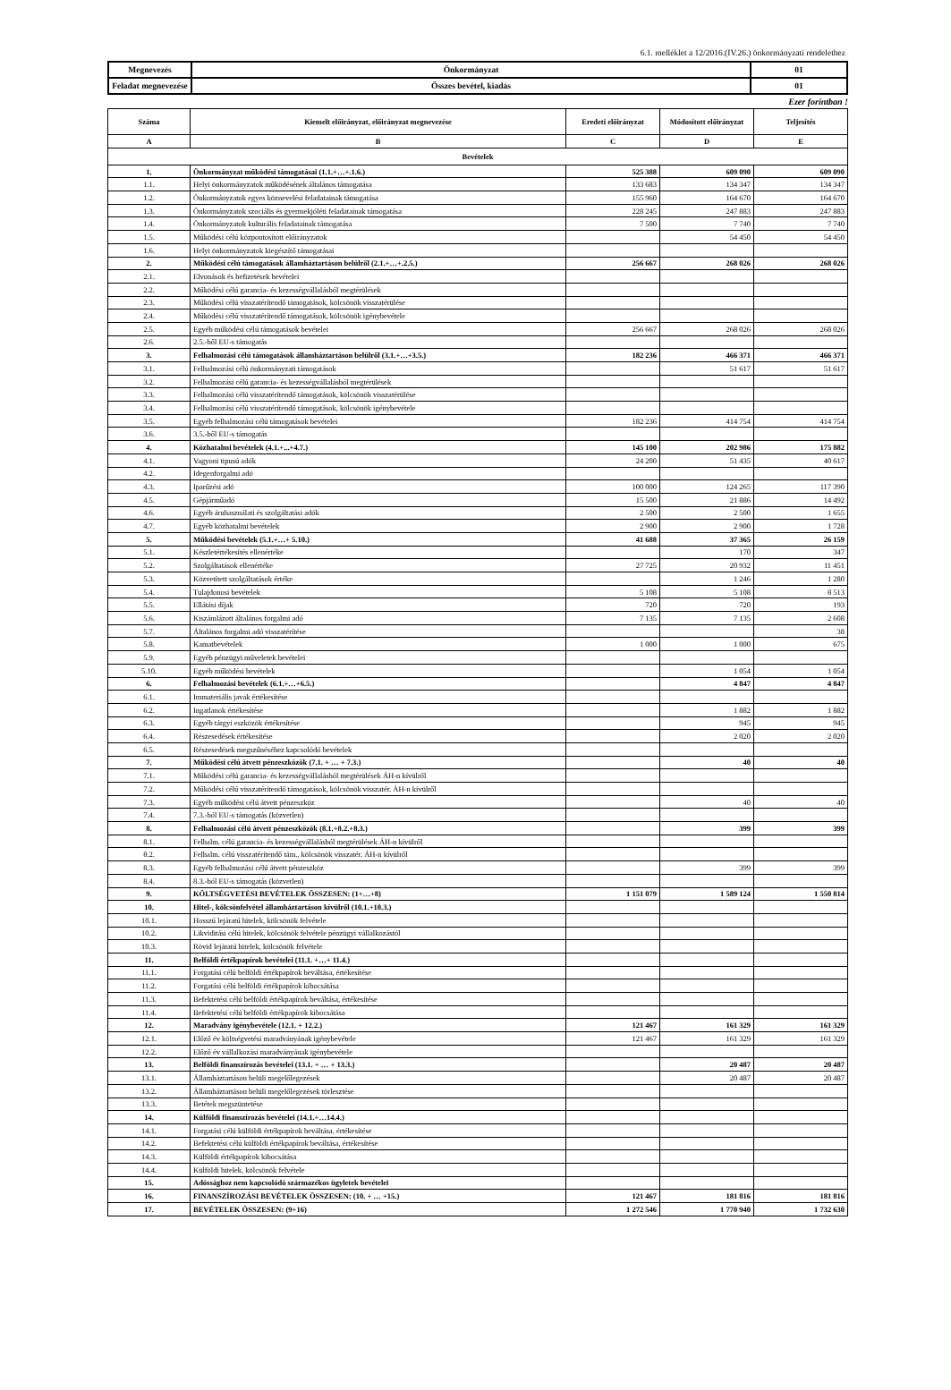6.1. melléklet a 12/2016.(IV.26.) önkormányzati rendelethez
| Megnevezés | Önkormányzat | 01 |
| Feladat megnevezése | Összes bevétel, kiadás | 01 |
Ezer forintban !
| Száma | Kiemelt előirányzat, előirányzat megnevezése | Eredeti előirányzat | Módosított előirányzat | Teljesítés |
| --- | --- | --- | --- | --- |
| A | B | C | D | E |
| Bevételek | | | | |
| 1. | Önkormányzat működési támogatásai (1.1.+…+.1.6.) | 525 388 | 609 090 | 609 090 |
| 1.1. | Helyi önkormányzatok működésének általános támogatása | 133 683 | 134 347 | 134 347 |
| 1.2. | Önkormányzatok egyes köznevelési feladatainak támogatása | 155 960 | 164 670 | 164 670 |
| 1.3. | Önkormányzatok szociális és gyermekjóléti feladatainak támogatása | 228 245 | 247 883 | 247 883 |
| 1.4. | Önkormányzatok kulturális feladatainak támogatása | 7 500 | 7 740 | 7 740 |
| 1.5. | Működési célú központosított előirányzatok | | 54 450 | 54 450 |
| 1.6. | Helyi önkormányzatok kiegészítő támogatásai | | | |
| 2. | Működési célú támogatások államháztartáson belülről (2.1.+…+.2.5.) | 256 667 | 268 026 | 268 026 |
| 2.1. | Elvonások és befizetések bevételei | | | |
| 2.2. | Működési célú garancia- és kezességvállalásból megtérülések | | | |
| 2.3. | Működési célú visszatérítendő támogatások, kölcsönök visszatérülése | | | |
| 2.4. | Működési célú visszatérítendő támogatások, kölcsönök igénybevétele | | | |
| 2.5. | Egyéb működési célú támogatások bevételei | 256 667 | 268 026 | 268 026 |
| 2.6. | 2.5.-ből EU-s támogatás | | | |
| 3. | Felhalmozási célú támogatások államháztartáson belülről (3.1.+…+3.5.) | 182 236 | 466 371 | 466 371 |
| 3.1. | Felhalmozási célú önkormányzati támogatások | | 51 617 | 51 617 |
| 3.2. | Felhalmozási célú garancia- és kezességvállalásból megtérülések | | | |
| 3.3. | Felhalmozási célú visszatérítendő támogatások, kölcsönök visszatérülése | | | |
| 3.4. | Felhalmozási célú visszatérítendő támogatások, kölcsönök igénybevétele | | | |
| 3.5. | Egyéb felhalmozási célú támogatások bevételei | 182 236 | 414 754 | 414 754 |
| 3.6. | 3.5.-ből EU-s támogatás | | | |
| 4. | Közhatalmi bevételek (4.1.+...+4.7.) | 145 100 | 202 986 | 175 882 |
| 4.1. | Vagyoni tipusú adók | 24 200 | 51 435 | 40 617 |
| 4.2. | Idegenforgalmi adó | | | |
| 4.3. | Iparűzési adó | 100 000 | 124 265 | 117 390 |
| 4.5. | Gépjárműadó | 15 500 | 21 886 | 14 492 |
| 4.6. | Egyéb áruhasználati és szolgáltatási adók | 2 500 | 2 500 | 1 655 |
| 4.7. | Egyéb közhatalmi bevételek | 2 900 | 2 900 | 1 728 |
| 5. | Működési bevételek (5.1.+…+ 5.10.) | 41 688 | 37 365 | 26 159 |
| 5.1. | Készletértékesítés ellenértéke | | 170 | 347 |
| 5.2. | Szolgáltatások ellenértéke | 27 725 | 20 932 | 11 451 |
| 5.3. | Közvetített szolgáltatások értéke | | 1 246 | 1 280 |
| 5.4. | Tulajdonosi bevételek | 5 108 | 5 108 | 8 513 |
| 5.5. | Ellátási díjak | 720 | 720 | 193 |
| 5.6. | Kiszámlázott általános forgalmi adó | 7 135 | 7 135 | 2 608 |
| 5.7. | Általános forgalmi adó visszatérítése | | | 38 |
| 5.8. | Kamatbevételek | 1 000 | 1 000 | 675 |
| 5.9. | Egyéb pénzügyi műveletek bevételei | | | |
| 5.10. | Egyéb működési bevételek | | 1 054 | 1 054 |
| 6. | Felhalmozási bevételek (6.1.+…+6.5.) | | 4 847 | 4 847 |
| 6.1. | Immateriális javak értékesítése | | | |
| 6.2. | Ingatlanok értékesítése | | 1 882 | 1 882 |
| 6.3. | Egyéb tárgyi eszközök értékesítése | | 945 | 945 |
| 6.4. | Részesedések értékesítése | | 2 020 | 2 020 |
| 6.5. | Részesedések megszűnéséhez kapcsolódó bevételek | | | |
| 7. | Működési célú átvett pénzeszközök (7.1. + … + 7.3.) | | 40 | 40 |
| 7.1. | Működési célú garancia- és kezességvállalásból megtérülések ÁH-n kívülről | | | |
| 7.2. | Működési célú visszatérítendő támogatások, kölcsönök visszatér. ÁH-n kívülről | | | |
| 7.3. | Egyéb működési célú átvett pénzeszköz | | 40 | 40 |
| 7.4. | 7.3.-ból EU-s támogatás (közvetlen) | | | |
| 8. | Felhalmozási célú átvett pénzeszközök (8.1.+8.2.+8.3.) | | 399 | 399 |
| 8.1. | Felhalm. célú garancia- és kezességvállalásból megtérülések ÁH-n kívülről | | | |
| 8.2. | Felhalm. célú visszatérítendő tám., kölcsönök visszatér. ÁH-n kívülről | | | |
| 8.3. | Egyéb felhalmozási célú átvett pénzeszköz | | 399 | 399 |
| 8.4. | 8.3.-ból EU-s támogatás (közvetlen) | | | |
| 9. | KÖLTSÉGVETÉSI BEVÉTELEK ÖSSZESEN: (1+…+8) | 1 151 079 | 1 589 124 | 1 550 814 |
| 10. | Hitel-, kölcsönfelvétel államháztartáson kívülről (10.1.+10.3.) | | | |
| 10.1. | Hosszú lejáratú hitelek, kölcsönök felvétele | | | |
| 10.2. | Likviditási célú hitelek, kölcsönök felvétele pénzügyi vállalkozástól | | | |
| 10.3. | Rövid lejáratú hitelek, kölcsönök felvétele | | | |
| 11. | Belföldi értékpapírok bevételei (11.1. +…+ 11.4.) | | | |
| 11.1. | Forgatási célú belföldi értékpapírok beváltása, értékesítése | | | |
| 11.2. | Forgatási célú belföldi értékpapírok kibocsátása | | | |
| 11.3. | Befektetési célú belföldi értékpapírok beváltása, értékesítése | | | |
| 11.4. | Befektetési célú belföldi értékpapírok kibocsátása | | | |
| 12. | Maradvány igénybevétele (12.1. + 12.2.) | 121 467 | 161 329 | 161 329 |
| 12.1. | Előző év költségvetési maradványának igénybevétele | 121 467 | 161 329 | 161 329 |
| 12.2. | Előző év vállalkozási maradványának igénybevétele | | | |
| 13. | Belföldi finanszírozás bevételei (13.1. + … + 13.3.) | | 20 487 | 20 487 |
| 13.1. | Államháztartáson belüli megelőlegezések | | 20 487 | 20 487 |
| 13.2. | Államháztartáson belüli megelőlegezések törlesztése | | | |
| 13.3. | Betétek megszüntetése | | | |
| 14. | Külföldi finanszírozás bevételei (14.1.+…14.4.) | | | |
| 14.1. | Forgatási célú külföldi értékpapírok beváltása, értékesítése | | | |
| 14.2. | Befektetési célú külföldi értékpapírok beváltása, értékesítése | | | |
| 14.3. | Külföldi értékpapírok kibocsátása | | | |
| 14.4. | Külföldi hitelek, kölcsönök felvétele | | | |
| 15. | Adóssághoz nem kapcsolódó származékos ügyletek bevételei | | | |
| 16. | FINANSZÍROZÁSI BEVÉTELEK ÖSSZESEN: (10. + … +15.) | 121 467 | 181 816 | 181 816 |
| 17. | BEVÉTELEK ÖSSZESEN: (9+16) | 1 272 546 | 1 770 940 | 1 732 630 |